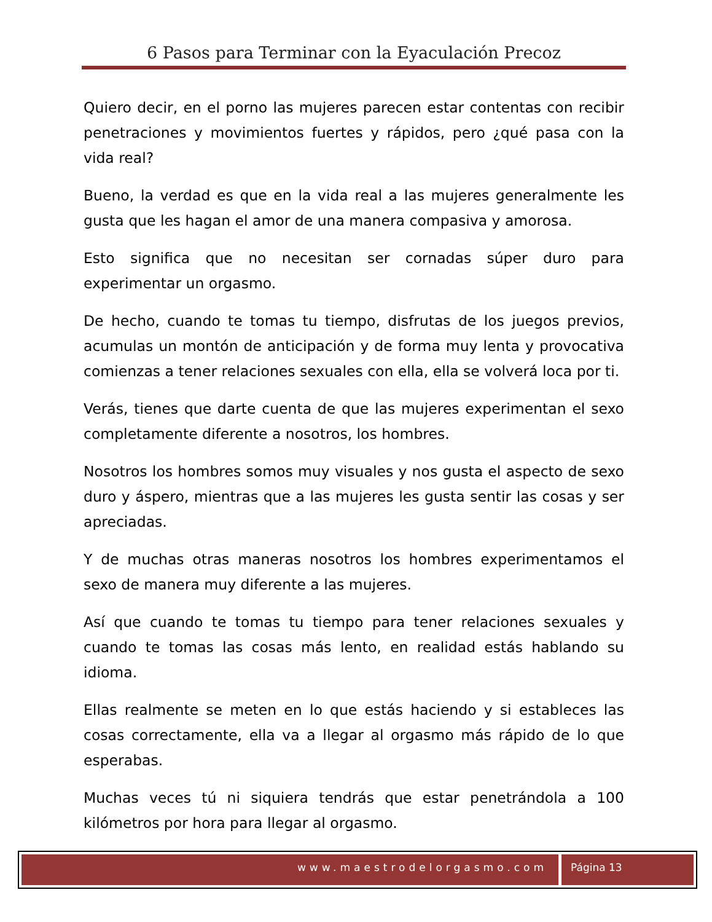6 Pasos para Terminar con la Eyaculación Precoz
Quiero decir, en el porno las mujeres parecen estar contentas con recibir penetraciones y movimientos fuertes y rápidos, pero ¿qué pasa con la vida real?
Bueno, la verdad es que en la vida real a las mujeres generalmente les gusta que les hagan el amor de una manera compasiva y amorosa.
Esto significa que no necesitan ser cornadas súper duro para experimentar un orgasmo.
De hecho, cuando te tomas tu tiempo, disfrutas de los juegos previos, acumulas un montón de anticipación y de forma muy lenta y provocativa comienzas a tener relaciones sexuales con ella, ella se volverá loca por ti.
Verás, tienes que darte cuenta de que las mujeres experimentan el sexo completamente diferente a nosotros, los hombres.
Nosotros los hombres somos muy visuales y nos gusta el aspecto de sexo duro y áspero, mientras que a las mujeres les gusta sentir las cosas y ser apreciadas.
Y de muchas otras maneras nosotros los hombres experimentamos el sexo de manera muy diferente a las mujeres.
Así que cuando te tomas tu tiempo para tener relaciones sexuales y cuando te tomas las cosas más lento, en realidad estás hablando su idioma.
Ellas realmente se meten en lo que estás haciendo y si estableces las cosas correctamente, ella va a llegar al orgasmo más rápido de lo que esperabas.
Muchas veces tú ni siquiera tendrás que estar penetrándola a 100 kilómetros por hora para llegar al orgasmo.
www.maestrodelorgasmo.com Página 13